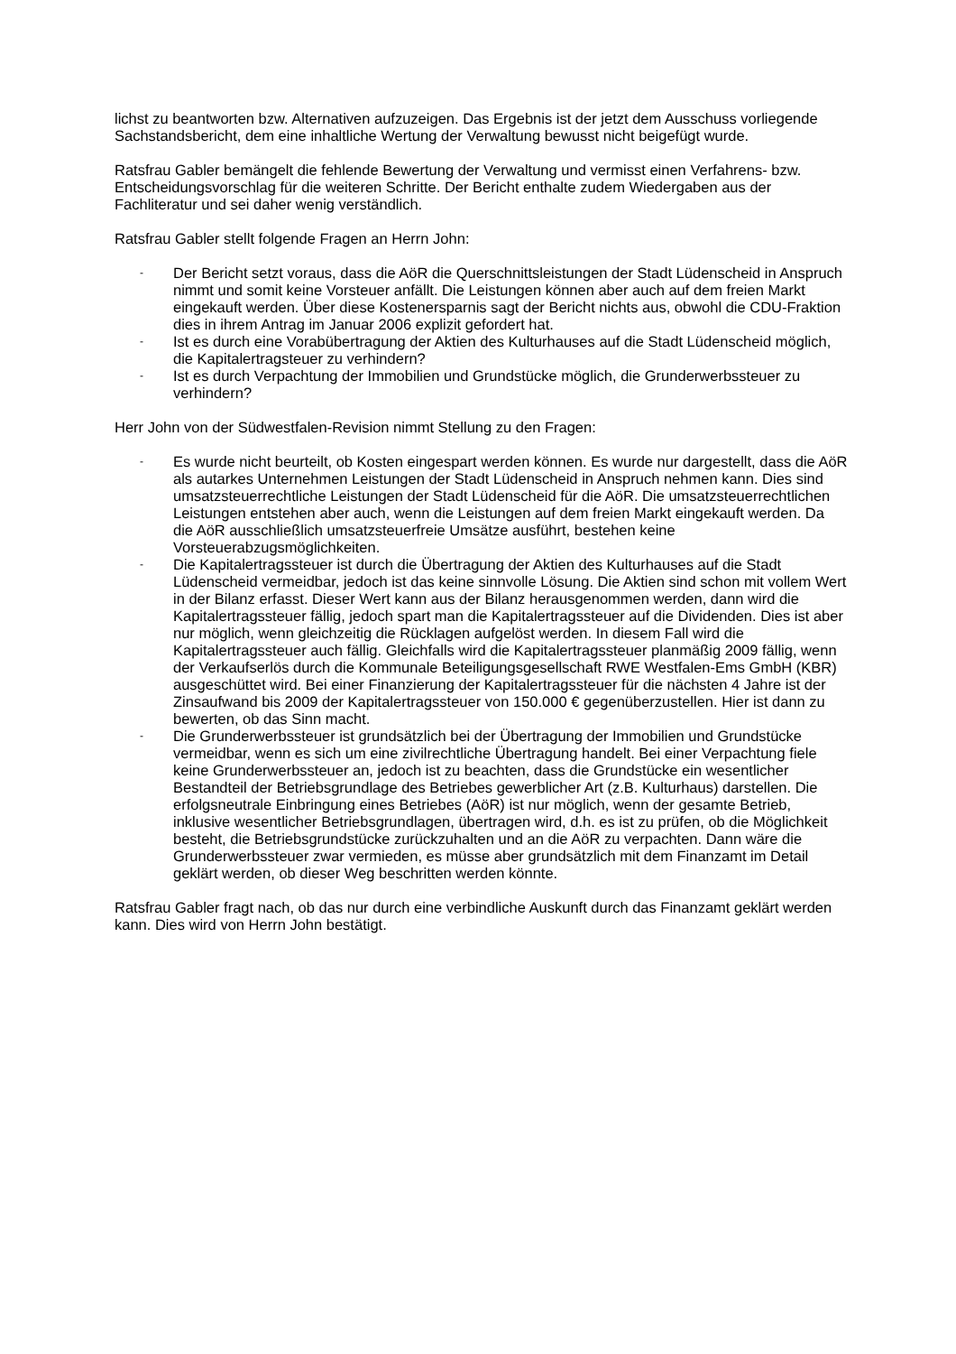lichst zu beantworten bzw. Alternativen aufzuzeigen. Das Ergebnis ist der jetzt dem Ausschuss vorliegende Sachstandsbericht, dem eine inhaltliche Wertung der Verwaltung bewusst nicht beigefügt wurde.
Ratsfrau Gabler bemängelt die fehlende Bewertung der Verwaltung und vermisst einen Verfahrens- bzw. Entscheidungsvorschlag für die weiteren Schritte. Der Bericht enthalte zudem Wiedergaben aus der Fachliteratur und sei daher wenig verständlich.
Ratsfrau Gabler stellt folgende Fragen an Herrn John:
- Der Bericht setzt voraus, dass die AöR die Querschnittsleistungen der Stadt Lüdenscheid in Anspruch nimmt und somit keine Vorsteuer anfällt. Die Leistungen können aber auch auf dem freien Markt eingekauft werden. Über diese Kostenersparnis sagt der Bericht nichts aus, obwohl die CDU-Fraktion dies in ihrem Antrag im Januar 2006 explizit gefordert hat.
- Ist es durch eine Vorabübertragung der Aktien des Kulturhauses auf die Stadt Lüdenscheid möglich, die Kapitalertragsteuer zu verhindern?
- Ist es durch Verpachtung der Immobilien und Grundstücke möglich, die Grunderwerbssteuer zu verhindern?
Herr John von der Südwestfalen-Revision nimmt Stellung zu den Fragen:
- Es wurde nicht beurteilt, ob Kosten eingespart werden können. Es wurde nur dargestellt, dass die AöR als autarkes Unternehmen Leistungen der Stadt Lüdenscheid in Anspruch nehmen kann. Dies sind umsatzsteuerrechtliche Leistungen der Stadt Lüdenscheid für die AöR. Die umsatzsteuerrechtlichen Leistungen entstehen aber auch, wenn die Leistungen auf dem freien Markt eingekauft werden. Da die AöR ausschließlich umsatzsteuerfreie Umsätze ausführt, bestehen keine Vorsteuerabzugsmöglichkeiten.
- Die Kapitalertragssteuer ist durch die Übertragung der Aktien des Kulturhauses auf die Stadt Lüdenscheid vermeidbar, jedoch ist das keine sinnvolle Lösung. Die Aktien sind schon mit vollem Wert in der Bilanz erfasst. Dieser Wert kann aus der Bilanz herausgenommen werden, dann wird die Kapitalertragssteuer fällig, jedoch spart man die Kapitalertragssteuer auf die Dividenden. Dies ist aber nur möglich, wenn gleichzeitig die Rücklagen aufgelöst werden. In diesem Fall wird die Kapitalertragssteuer auch fällig. Gleichfalls wird die Kapitalertragssteuer planmäßig 2009 fällig, wenn der Verkaufserlös durch die Kommunale Beteiligungsgesellschaft RWE Westfalen-Ems GmbH (KBR) ausgeschüttet wird. Bei einer Finanzierung der Kapitalertragssteuer für die nächsten 4 Jahre ist der Zinsaufwand bis 2009 der Kapitalertragssteuer von 150.000 € gegenüberzustellen. Hier ist dann zu bewerten, ob das Sinn macht.
- Die Grunderwerbssteuer ist grundsätzlich bei der Übertragung der Immobilien und Grundstücke vermeidbar, wenn es sich um eine zivilrechtliche Übertragung handelt. Bei einer Verpachtung fiele keine Grunderwerbssteuer an, jedoch ist zu beachten, dass die Grundstücke ein wesentlicher Bestandteil der Betriebsgrundlage des Betriebes gewerblicher Art (z.B. Kulturhaus) darstellen. Die erfolgsneutrale Einbringung eines Betriebes (AöR) ist nur möglich, wenn der gesamte Betrieb, inklusive wesentlicher Betriebsgrundlagen, übertragen wird, d.h. es ist zu prüfen, ob die Möglichkeit besteht, die Betriebsgrundstücke zurückzuhalten und an die AöR zu verpachten. Dann wäre die Grunderwerbssteuer zwar vermieden, es müsse aber grundsätzlich mit dem Finanzamt im Detail geklärt werden, ob dieser Weg beschritten werden könnte.
Ratsfrau Gabler fragt nach, ob das nur durch eine verbindliche Auskunft durch das Finanzamt geklärt werden kann. Dies wird von Herrn John bestätigt.